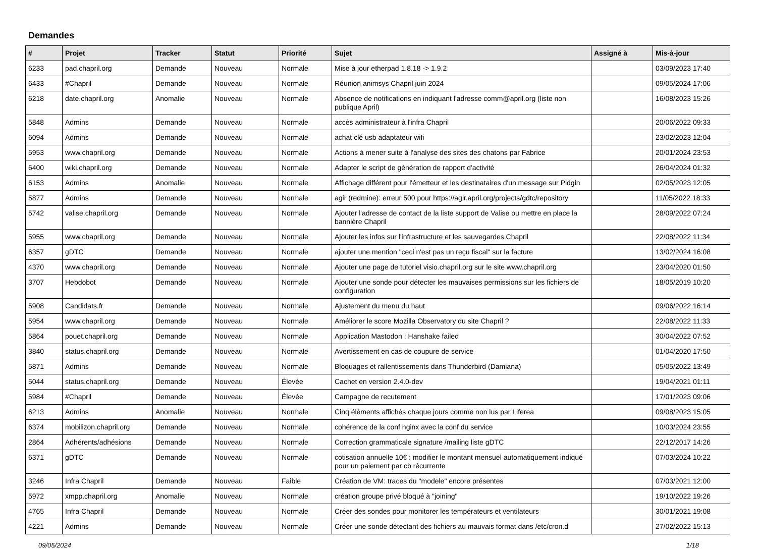Demandes
| # | Projet | Tracker | Statut | Priorité | Sujet | Assigné à | Mis-à-jour |
| --- | --- | --- | --- | --- | --- | --- | --- |
| 6233 | pad.chapril.org | Demande | Nouveau | Normale | Mise à jour etherpad 1.8.18 -> 1.9.2 | | 03/09/2023 17:40 |
| 6433 | #Chapril | Demande | Nouveau | Normale | Réunion animsys Chapril juin 2024 | | 09/05/2024 17:06 |
| 6218 | date.chapril.org | Anomalie | Nouveau | Normale | Absence de notifications en indiquant l'adresse comm@april.org (liste non publique April) | | 16/08/2023 15:26 |
| 5848 | Admins | Demande | Nouveau | Normale | accès administrateur à l'infra Chapril | | 20/06/2022 09:33 |
| 6094 | Admins | Demande | Nouveau | Normale | achat clé usb adaptateur wifi | | 23/02/2023 12:04 |
| 5953 | www.chapril.org | Demande | Nouveau | Normale | Actions à mener suite à l'analyse des sites des chatons par Fabrice | | 20/01/2024 23:53 |
| 6400 | wiki.chapril.org | Demande | Nouveau | Normale | Adapter le script de génération de rapport d'activité | | 26/04/2024 01:32 |
| 6153 | Admins | Anomalie | Nouveau | Normale | Affichage différent pour l'émetteur et les destinataires d'un message sur Pidgin | | 02/05/2023 12:05 |
| 5877 | Admins | Demande | Nouveau | Normale | agir (redmine): erreur 500 pour https://agir.april.org/projects/gdtc/repository | | 11/05/2022 18:33 |
| 5742 | valise.chapril.org | Demande | Nouveau | Normale | Ajouter l'adresse de contact de la liste support de Valise ou mettre en place la bannière Chapril | | 28/09/2022 07:24 |
| 5955 | www.chapril.org | Demande | Nouveau | Normale | Ajouter les infos sur l'infrastructure et les sauvegardes Chapril | | 22/08/2022 11:34 |
| 6357 | gDTC | Demande | Nouveau | Normale | ajouter une mention "ceci n'est pas un reçu fiscal" sur la facture | | 13/02/2024 16:08 |
| 4370 | www.chapril.org | Demande | Nouveau | Normale | Ajouter une page de tutoriel visio.chapril.org sur le site www.chapril.org | | 23/04/2020 01:50 |
| 3707 | Hebdobot | Demande | Nouveau | Normale | Ajouter une sonde pour détecter les mauvaises permissions sur les fichiers de configuration | | 18/05/2019 10:20 |
| 5908 | Candidats.fr | Demande | Nouveau | Normale | Ajustement du menu du haut | | 09/06/2022 16:14 |
| 5954 | www.chapril.org | Demande | Nouveau | Normale | Améliorer le score Mozilla Observatory du site Chapril ? | | 22/08/2022 11:33 |
| 5864 | pouet.chapril.org | Demande | Nouveau | Normale | Application Mastodon : Hanshake failed | | 30/04/2022 07:52 |
| 3840 | status.chapril.org | Demande | Nouveau | Normale | Avertissement en cas de coupure de service | | 01/04/2020 17:50 |
| 5871 | Admins | Demande | Nouveau | Normale | Bloquages et rallentissements dans Thunderbird (Damiana) | | 05/05/2022 13:49 |
| 5044 | status.chapril.org | Demande | Nouveau | Élevée | Cachet en version 2.4.0-dev | | 19/04/2021 01:11 |
| 5984 | #Chapril | Demande | Nouveau | Élevée | Campagne de recutement | | 17/01/2023 09:06 |
| 6213 | Admins | Anomalie | Nouveau | Normale | Cinq éléments affichés chaque jours comme non lus par Liferea | | 09/08/2023 15:05 |
| 6374 | mobilizon.chapril.org | Demande | Nouveau | Normale | cohérence de la conf nginx avec la conf du service | | 10/03/2024 23:55 |
| 2864 | Adhérents/adhésions | Demande | Nouveau | Normale | Correction grammaticale signature /mailing liste gDTC | | 22/12/2017 14:26 |
| 6371 | gDTC | Demande | Nouveau | Normale | cotisation annuelle 10€ : modifier le montant mensuel automatiquement indiqué pour un paiement par cb récurrente | | 07/03/2024 10:22 |
| 3246 | Infra Chapril | Demande | Nouveau | Faible | Création de VM: traces du "modele" encore présentes | | 07/03/2021 12:00 |
| 5972 | xmpp.chapril.org | Anomalie | Nouveau | Normale | création groupe privé bloqué à "joining" | | 19/10/2022 19:26 |
| 4765 | Infra Chapril | Demande | Nouveau | Normale | Créer des sondes pour monitorer les températeurs et ventilateurs | | 30/01/2021 19:08 |
| 4221 | Admins | Demande | Nouveau | Normale | Créer une sonde détectant des fichiers au mauvais format dans /etc/cron.d | | 27/02/2022 15:13 |
09/05/2024 1/18